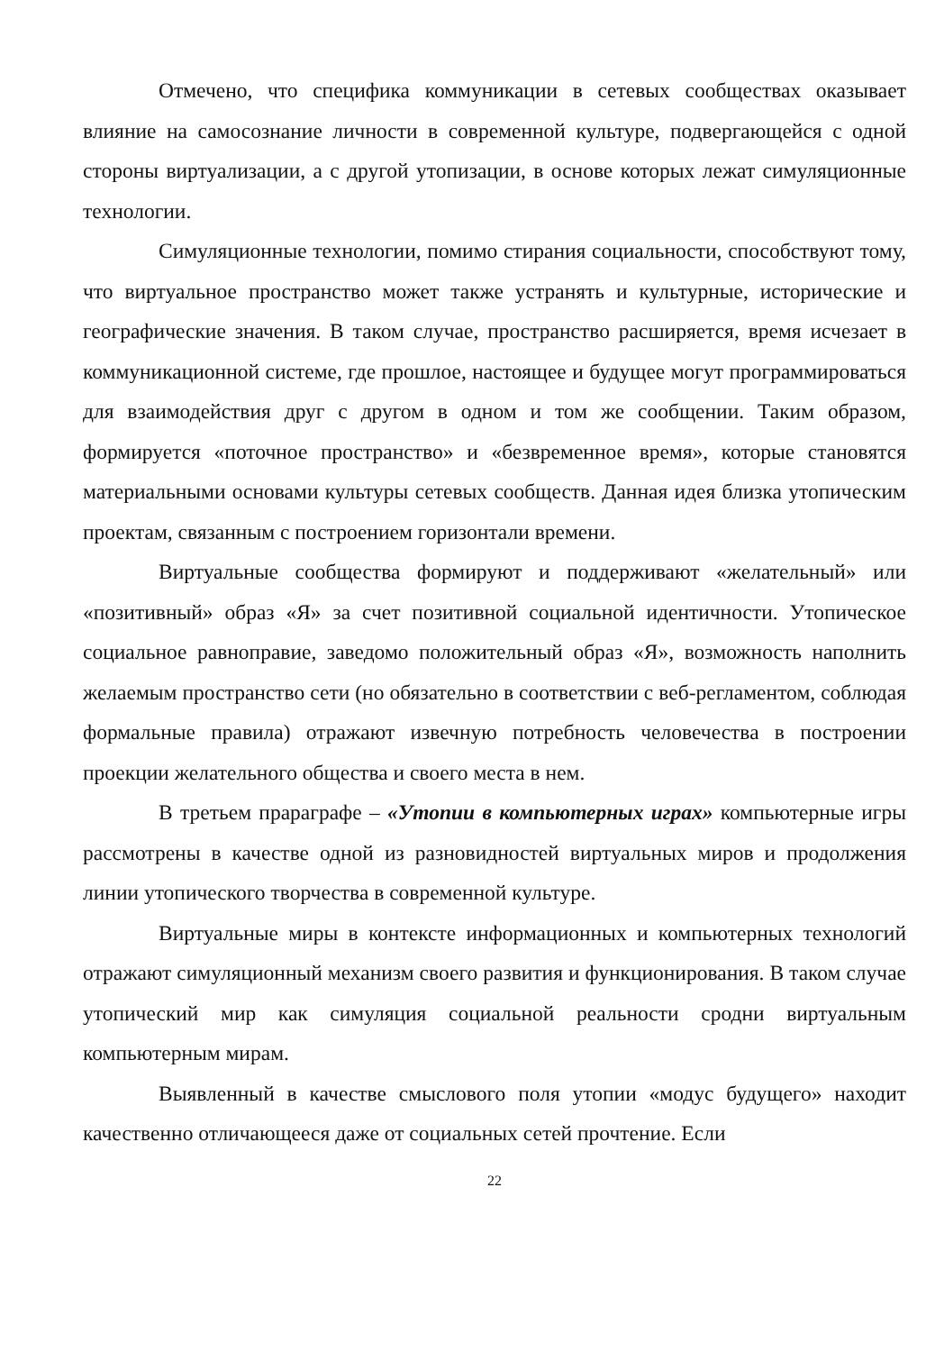Отмечено, что специфика коммуникации в сетевых сообществах оказывает влияние на самосознание личности в современной культуре, подвергающейся с одной стороны виртуализации, а с другой утопизации, в основе которых лежат симуляционные технологии.
Симуляционные технологии, помимо стирания социальности, способствуют тому, что виртуальное пространство может также устранять и культурные, исторические и географические значения. В таком случае, пространство расширяется, время исчезает в коммуникационной системе, где прошлое, настоящее и будущее могут программироваться для взаимодействия друг с другом в одном и том же сообщении. Таким образом, формируется «поточное пространство» и «безвременное время», которые становятся материальными основами культуры сетевых сообществ. Данная идея близка утопическим проектам, связанным с построением горизонтали времени.
Виртуальные сообщества формируют и поддерживают «желательный» или «позитивный» образ «Я» за счет позитивной социальной идентичности. Утопическое социальное равноправие, заведомо положительный образ «Я», возможность наполнить желаемым пространство сети (но обязательно в соответствии с веб-регламентом, соблюдая формальные правила) отражают извечную потребность человечества в построении проекции желательного общества и своего места в нем.
В третьем прараграфе – «Утопии в компьютерных играх» компьютерные игры рассмотрены в качестве одной из разновидностей виртуальных миров и продолжения линии утопического творчества в современной культуре.
Виртуальные миры в контексте информационных и компьютерных технологий отражают симуляционный механизм своего развития и функционирования. В таком случае утопический мир как симуляция социальной реальности сродни виртуальным компьютерным мирам.
Выявленный в качестве смыслового поля утопии «модус будущего» находит качественно отличающееся даже от социальных сетей прочтение. Если
22